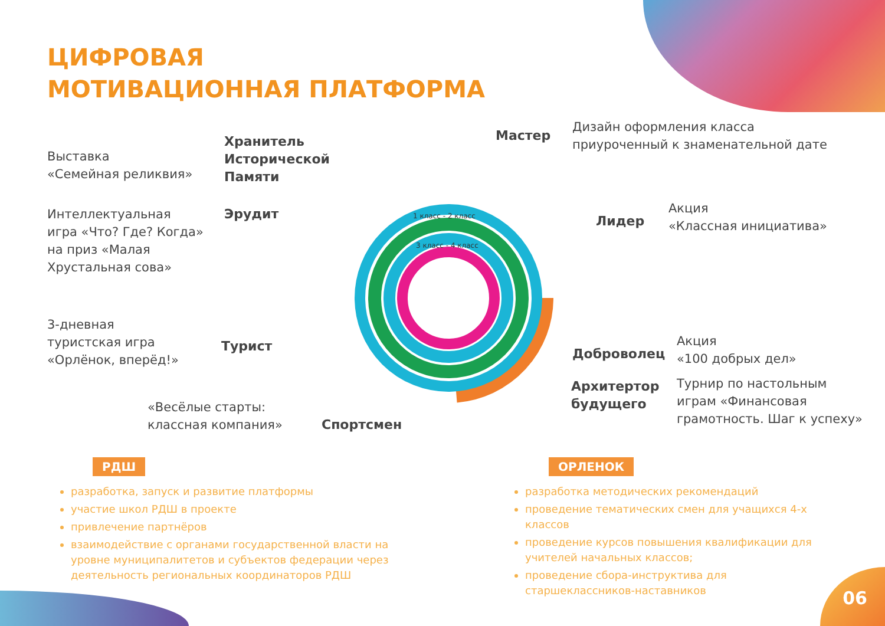ЦИФРОВАЯ
МОТИВАЦИОННАЯ ПЛАТФОРМА
1 класс - 2 класс
3 класс - 4 класс
Выставка
«Семейная реликвия»
Хранитель
Исторической
Памяти
Мастер
Дизайн оформления класса
приуроченный к знаменательной дате
Интеллектуальная
игра «Что? Где? Когда»
на приз «Малая
Хрустальная сова»
Эрудит Лидер
Акция
«Классная инициатива»
3-дневная
туристская игра
«Орлёнок, вперёд!»
Турист Доброволец
Акция
«100 добрых дел»
Архитертор
будущего
Турнир по настольным
играм «Финансовая
грамотность. Шаг к успеху»
«Весёлые старты:
классная компания»
Спортсмен
РДШ ОРЛЕНОК
разработка, запуск и развитие платформы
участие школ РДШ в проекте
привлечение партнёров
взаимодействие с органами государственной власти на уровне муниципалитетов и субъектов федерации через деятельность региональных координаторов РДШ
разработка методических рекомендаций
проведение тематических смен для учащихся 4-х классов
проведение курсов повышения квалификации для учителей начальных классов;
проведение сбора-инструктива для старшеклассников-наставников
06